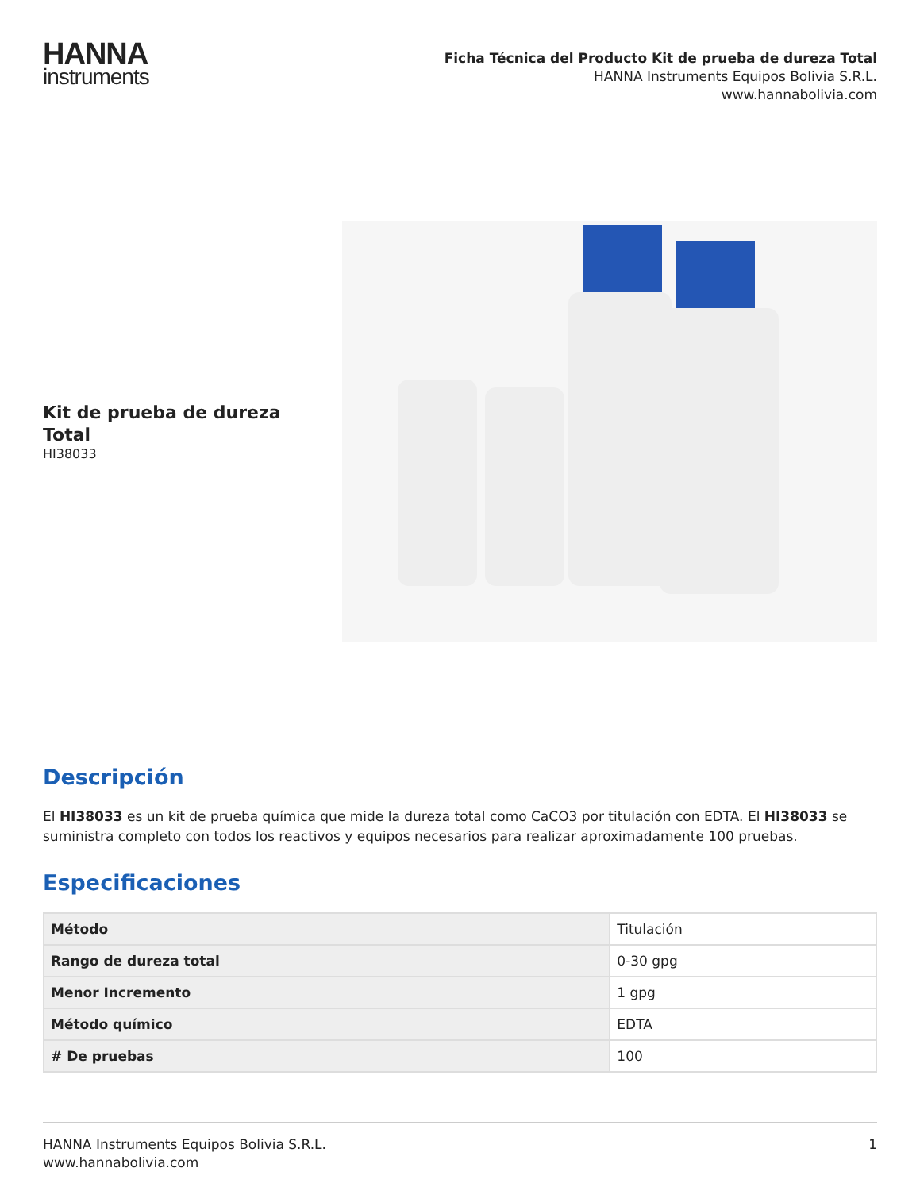HANNA
instruments
Ficha Técnica del Producto Kit de prueba de dureza Total
HANNA Instruments Equipos Bolivia S.R.L.
www.hannabolivia.com
Kit de prueba de dureza Total
HI38033
Descripción
El HI38033 es un kit de prueba química que mide la dureza total como CaCO3 por titulación con EDTA. El HI38033 se suministra completo con todos los reactivos y equipos necesarios para realizar aproximadamente 100 pruebas.
Especificaciones
| Método | Titulación |
| Rango de dureza total | 0-30 gpg |
| Menor Incremento | 1 gpg |
| Método químico | EDTA |
| # De pruebas | 100 |
HANNA Instruments Equipos Bolivia S.R.L.
www.hannabolivia.com
1